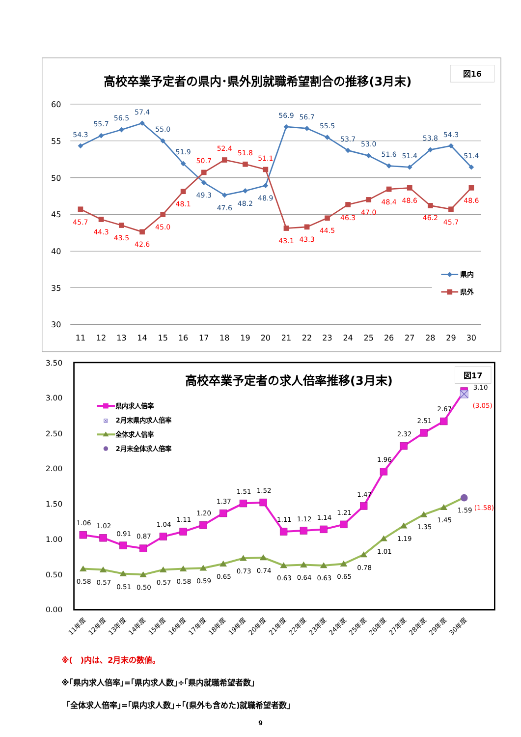図16
高校卒業予定者の県内･県外別就職希望割合の推移(3月末)
60
55
50
45
40
35
30
11
12
13
14
15
16
17
18
19
20
21
22
23
24
25
26
27
28
29
30
54.3
55.7
56.5
57.4
55.0
51.9
49.3
47.6
48.2
48.9
56.9
56.7
55.5
53.7
53.0
51.6
51.4
53.8
54.3
51.4
45.7
44.3
43.5
42.6
45.0
48.1
50.7
52.4
51.8
51.1
43.1
43.3
44.5
46.3
47.0
48.4
48.6
46.2
45.7
48.6
県内
県外
3.50
3.00
2.50
2.00
1.50
1.00
0.50
0.00
図17
高校卒業予定者の求人倍率推移(3月末)
県内求人倍率
⊠
2月末県内求人倍率
全体求人倍率
2月末全体求人倍率
1.06
1.02
0.91
0.87
1.04
1.11
1.20
1.37
1.51
1.52
1.11
1.12
1.14
1.21
1.47
1.96
2.32
2.51
2.67
3.10
0.58
0.57
0.51
0.50
0.57
0.58
0.59
0.65
0.73
0.74
0.63
0.64
0.63
0.65
0.78
1.01
1.19
1.35
1.45
1.59
(3.05)
(1.58)
11年度
12年度
13年度
14年度
15年度
16年度
17年度
18年度
19年度
20年度
21年度
22年度
23年度
24年度
25年度
26年度
27年度
28年度
29年度
30年度
※(　)内は、2月末の数値。
※｢県内求人倍率｣=｢県内求人数｣÷｢県内就職希望者数｣
｢全体求人倍率｣=｢県内求人数｣÷｢(県外も含めた)就職希望者数｣
9